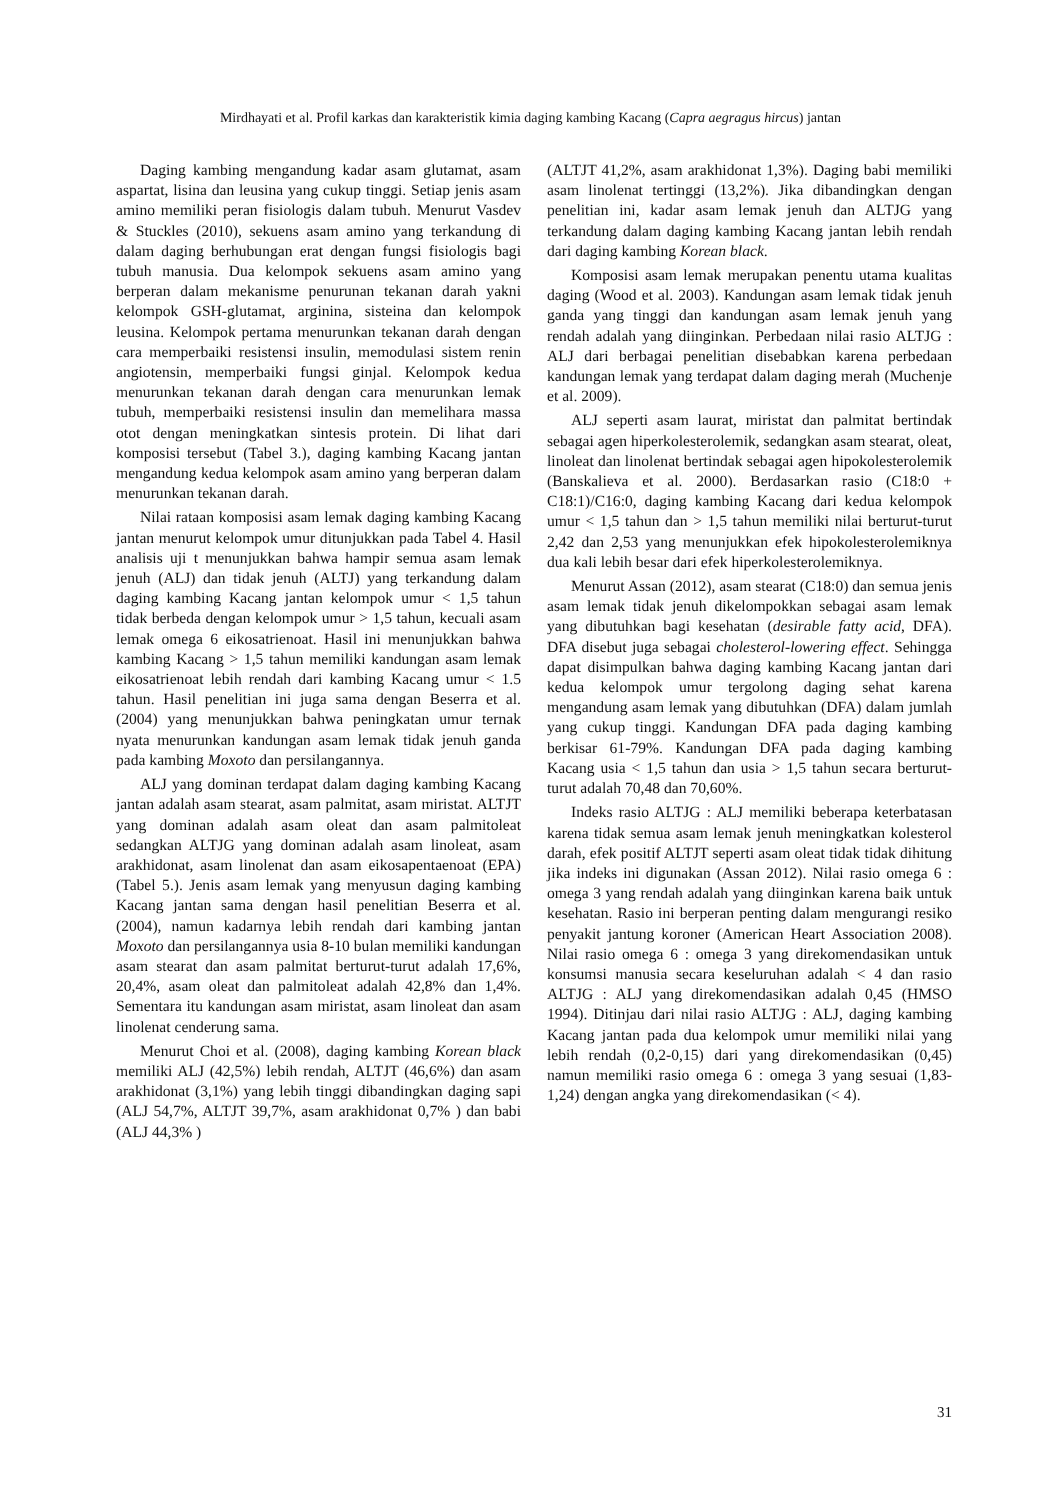Mirdhayati et al. Profil karkas dan karakteristik kimia daging kambing Kacang (Capra aegragus hircus) jantan
Daging kambing mengandung kadar asam glutamat, asam aspartat, lisina dan leusina yang cukup tinggi. Setiap jenis asam amino memiliki peran fisiologis dalam tubuh. Menurut Vasdev & Stuckles (2010), sekuens asam amino yang terkandung di dalam daging berhubungan erat dengan fungsi fisiologis bagi tubuh manusia. Dua kelompok sekuens asam amino yang berperan dalam mekanisme penurunan tekanan darah yakni kelompok GSH-glutamat, arginina, sisteina dan kelompok leusina. Kelompok pertama menurunkan tekanan darah dengan cara memperbaiki resistensi insulin, memodulasi sistem renin angiotensin, memperbaiki fungsi ginjal. Kelompok kedua menurunkan tekanan darah dengan cara menurunkan lemak tubuh, memperbaiki resistensi insulin dan memelihara massa otot dengan meningkatkan sintesis protein. Di lihat dari komposisi tersebut (Tabel 3.), daging kambing Kacang jantan mengandung kedua kelompok asam amino yang berperan dalam menurunkan tekanan darah.
Nilai rataan komposisi asam lemak daging kambing Kacang jantan menurut kelompok umur ditunjukkan pada Tabel 4. Hasil analisis uji t menunjukkan bahwa hampir semua asam lemak jenuh (ALJ) dan tidak jenuh (ALTJ) yang terkandung dalam daging kambing Kacang jantan kelompok umur < 1,5 tahun tidak berbeda dengan kelompok umur > 1,5 tahun, kecuali asam lemak omega 6 eikosatrienoat. Hasil ini menunjukkan bahwa kambing Kacang > 1,5 tahun memiliki kandungan asam lemak eikosatrienoat lebih rendah dari kambing Kacang umur < 1.5 tahun. Hasil penelitian ini juga sama dengan Beserra et al. (2004) yang menunjukkan bahwa peningkatan umur ternak nyata menurunkan kandungan asam lemak tidak jenuh ganda pada kambing Moxoto dan persilangannya.
ALJ yang dominan terdapat dalam daging kambing Kacang jantan adalah asam stearat, asam palmitat, asam miristat. ALTJT yang dominan adalah asam oleat dan asam palmitoleat sedangkan ALTJG yang dominan adalah asam linoleat, asam arakhidonat, asam linolenat dan asam eikosapentaenoat (EPA) (Tabel 5.). Jenis asam lemak yang menyusun daging kambing Kacang jantan sama dengan hasil penelitian Beserra et al. (2004), namun kadarnya lebih rendah dari kambing jantan Moxoto dan persilangannya usia 8-10 bulan memiliki kandungan asam stearat dan asam palmitat berturut-turut adalah 17,6%, 20,4%, asam oleat dan palmitoleat adalah 42,8% dan 1,4%. Sementara itu kandungan asam miristat, asam linoleat dan asam linolenat cenderung sama.
Menurut Choi et al. (2008), daging kambing Korean black memiliki ALJ (42,5%) lebih rendah, ALTJT (46,6%) dan asam arakhidonat (3,1%) yang lebih tinggi dibandingkan daging sapi (ALJ 54,7%, ALTJT 39,7%, asam arakhidonat 0,7% ) dan babi (ALJ 44,3% )
(ALTJT 41,2%, asam arakhidonat 1,3%). Daging babi memiliki asam linolenat tertinggi (13,2%). Jika dibandingkan dengan penelitian ini, kadar asam lemak jenuh dan ALTJG yang terkandung dalam daging kambing Kacang jantan lebih rendah dari daging kambing Korean black.
Komposisi asam lemak merupakan penentu utama kualitas daging (Wood et al. 2003). Kandungan asam lemak tidak jenuh ganda yang tinggi dan kandungan asam lemak jenuh yang rendah adalah yang diinginkan. Perbedaan nilai rasio ALTJG : ALJ dari berbagai penelitian disebabkan karena perbedaan kandungan lemak yang terdapat dalam daging merah (Muchenje et al. 2009).
ALJ seperti asam laurat, miristat dan palmitat bertindak sebagai agen hiperkolesterolemik, sedangkan asam stearat, oleat, linoleat dan linolenat bertindak sebagai agen hipokolesterolemik (Banskalieva et al. 2000). Berdasarkan rasio (C18:0 + C18:1)/C16:0, daging kambing Kacang dari kedua kelompok umur < 1,5 tahun dan > 1,5 tahun memiliki nilai berturut-turut 2,42 dan 2,53 yang menunjukkan efek hipokolesterolemiknya dua kali lebih besar dari efek hiperkolesterolemiknya.
Menurut Assan (2012), asam stearat (C18:0) dan semua jenis asam lemak tidak jenuh dikelompokkan sebagai asam lemak yang dibutuhkan bagi kesehatan (desirable fatty acid, DFA). DFA disebut juga sebagai cholesterol-lowering effect. Sehingga dapat disimpulkan bahwa daging kambing Kacang jantan dari kedua kelompok umur tergolong daging sehat karena mengandung asam lemak yang dibutuhkan (DFA) dalam jumlah yang cukup tinggi. Kandungan DFA pada daging kambing berkisar 61-79%. Kandungan DFA pada daging kambing Kacang usia < 1,5 tahun dan usia > 1,5 tahun secara berturut-turut adalah 70,48 dan 70,60%.
Indeks rasio ALTJG : ALJ memiliki beberapa keterbatasan karena tidak semua asam lemak jenuh meningkatkan kolesterol darah, efek positif ALTJT seperti asam oleat tidak tidak dihitung jika indeks ini digunakan (Assan 2012). Nilai rasio omega 6 : omega 3 yang rendah adalah yang diinginkan karena baik untuk kesehatan. Rasio ini berperan penting dalam mengurangi resiko penyakit jantung koroner (American Heart Association 2008). Nilai rasio omega 6 : omega 3 yang direkomendasikan untuk konsumsi manusia secara keseluruhan adalah < 4 dan rasio ALTJG : ALJ yang direkomendasikan adalah 0,45 (HMSO 1994). Ditinjau dari nilai rasio ALTJG : ALJ, daging kambing Kacang jantan pada dua kelompok umur memiliki nilai yang lebih rendah (0,2-0,15) dari yang direkomendasikan (0,45) namun memiliki rasio omega 6 : omega 3 yang sesuai (1,83-1,24) dengan angka yang direkomendasikan (< 4).
31